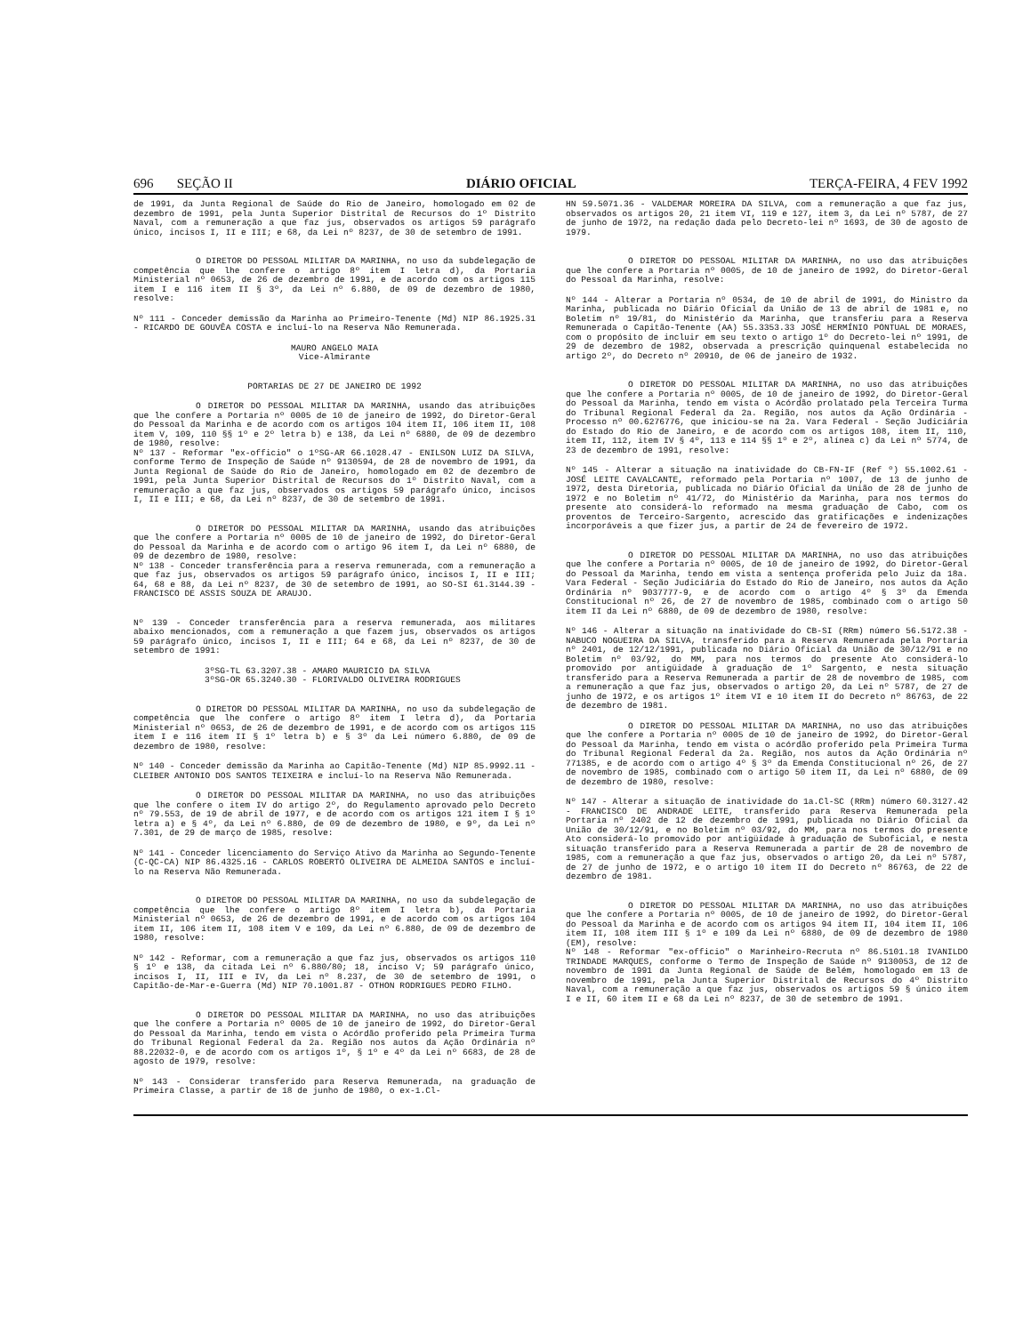696 SEÇÃO II DIÁRIO OFICIAL TERÇA-FEIRA, 4 FEV 1992
de 1991, da Junta Regional de Saúde do Rio de Janeiro, homologado em 02 de dezembro de 1991, pela Junta Superior Distrital de Recursos do 1º Distrito Naval, com a remuneração a que faz jus, observados os artigos 59 parágrafo único, incisos I, II e III; e 68, da Lei nº 8237, de 30 de setembro de 1991.
O DIRETOR DO PESSOAL MILITAR DA MARINHA, no uso da subdelegação de competência que lhe confere o artigo 8º item I letra d), da Portaria Ministerial nº 0653, de 26 de dezembro de 1991, e de acordo com os artigos 115 item I e 116 item II § 3º, da Lei nº 6.880, de 09 de dezembro de 1980, resolve:
Nº 111 - Conceder demissão da Marinha ao Primeiro-Tenente (Md) NIP 86.1925.31 - RICARDO DE GOUVÊA COSTA e incluí-lo na Reserva Não Remunerada.
MAURO ANGELO MAIA
Vice-Almirante
PORTARIAS DE 27 DE JANEIRO DE 1992
O DIRETOR DO PESSOAL MILITAR DA MARINHA, usando das atribuições que lhe confere a Portaria nº 0005 de 10 de janeiro de 1992, do Diretor-Geral do Pessoal da Marinha e de acordo com os artigos 104 item II, 106 item II, 108 item V, 109, 110 §§ 1º e 2º letra b) e 138, da Lei nº 6880, de 09 de dezembro de 1980, resolve:
Nº 137 - Reformar "ex-officio" o 1ºSG-AR 66.1028.47 - ENILSON LUIZ DA SILVA, conforme Termo de Inspeção de Saúde nº 9130594, de 28 de novembro de 1991, da Junta Regional de Saúde do Rio de Janeiro, homologado em 02 de dezembro de 1991, pela Junta Superior Distrital de Recursos do 1º Distrito Naval, com a remuneração a que faz jus, observados os artigos 59 parágrafo único, incisos I, II e III; e 68, da Lei nº 8237, de 30 de setembro de 1991.
O DIRETOR DO PESSOAL MILITAR DA MARINHA, usando das atribuições que lhe confere a Portaria nº 0005 de 10 de janeiro de 1992, do Diretor-Geral do Pessoal da Marinha e de acordo com o artigo 96 item I, da Lei nº 6880, de 09 de dezembro de 1980, resolve:
Nº 138 - Conceder transferência para a reserva remunerada, com a remuneração a que faz jus, observados os artigos 59 parágrafo único, incisos I, II e III; 64, 68 e 88, da Lei nº 8237, de 30 de setembro de 1991, ao SO-SI 61.3144.39 - FRANCISCO DE ASSIS SOUZA DE ARAUJO.
Nº 139 - Conceder transferência para a reserva remunerada, aos militares abaixo mencionados, com a remuneração a que fazem jus, observados os artigos 59 parágrafo único, incisos I, II e III; 64 e 68, da Lei nº 8237, de 30 de setembro de 1991:
3ºSG-TL 63.3207.38 - AMARO MAURICIO DA SILVA
3ºSG-OR 65.3240.30 - FLORIVALDO OLIVEIRA RODRIGUES
O DIRETOR DO PESSOAL MILITAR DA MARINHA, no uso da subdelegação de competência que lhe confere o artigo 8º item I letra d), da Portaria Ministerial nº 0653, de 26 de dezembro de 1991, e de acordo com os artigos 115 item I e 116 item II § 1º letra b) e § 3º da Lei número 6.880, de 09 de dezembro de 1980, resolve:
Nº 140 - Conceder demissão da Marinha ao Capitão-Tenente (Md) NIP 85.9992.11 - CLEIBER ANTONIO DOS SANTOS TEIXEIRA e incluí-lo na Reserva Não Remunerada.
O DIRETOR DO PESSOAL MILITAR DA MARINHA, no uso das atribuições que lhe confere o item IV do artigo 2º, do Regulamento aprovado pelo Decreto nº 79.553, de 19 de abril de 1977, e de acordo com os artigos 121 item I § 1º letra a) e § 4º, da Lei nº 6.880, de 09 de dezembro de 1980, e 9º, da Lei nº 7.301, de 29 de março de 1985, resolve:
Nº 141 - Conceder licenciamento do Serviço Ativo da Marinha ao Segundo-Tenente (C-QC-CA) NIP 86.4325.16 - CARLOS ROBERTO OLIVEIRA DE ALMEIDA SANTOS e incluí-lo na Reserva Não Remunerada.
O DIRETOR DO PESSOAL MILITAR DA MARINHA, no uso da subdelegação de competência que lhe confere o artigo 8º item I letra b), da Portaria Ministerial nº 0653, de 26 de dezembro de 1991, e de acordo com os artigos 104 item II, 106 item II, 108 item V e 109, da Lei nº 6.880, de 09 de dezembro de 1980, resolve:
Nº 142 - Reformar, com a remuneração a que faz jus, observados os artigos 110 § 1º e 138, da citada Lei nº 6.880/80; 18, inciso V; 59 parágrafo único, incisos I, II, III e IV, da Lei nº 8.237, de 30 de setembro de 1991, o Capitão-de-Mar-e-Guerra (Md) NIP 70.1001.87 - OTHON RODRIGUES PEDRO FILHO.
O DIRETOR DO PESSOAL MILITAR DA MARINHA, no uso das atribuições que lhe confere a Portaria nº 0005 de 10 de janeiro de 1992, do Diretor-Geral do Pessoal da Marinha, tendo em vista o Acórdão proferido pela Primeira Turma do Tribunal Regional Federal da 2a. Região nos autos da Ação Ordinária nº 88.22032-0, e de acordo com os artigos 1º, § 1º e 4º da Lei nº 6683, de 28 de agosto de 1979, resolve:
Nº 143 - Considerar transferido para Reserva Remunerada, na graduação de Primeira Classe, a partir de 18 de junho de 1980, o ex-1.Cl-
HN 59.5071.36 - VALDEMAR MOREIRA DA SILVA, com a remuneração a que faz jus, observados os artigos 20, 21 item VI, 119 e 127, item 3, da Lei nº 5787, de 27 de junho de 1972, na redação dada pelo Decreto-lei nº 1693, de 30 de agosto de 1979.
O DIRETOR DO PESSOAL MILITAR DA MARINHA, no uso das atribuições que lhe confere a Portaria nº 0005, de 10 de janeiro de 1992, do Diretor-Geral do Pessoal da Marinha, resolve:
Nº 144 - Alterar a Portaria nº 0534, de 10 de abril de 1991, do Ministro da Marinha, publicada no Diário Oficial da União de 13 de abril de 1981 e, no Boletim nº 19/81, do Ministério da Marinha, que transferiu para a Reserva Remunerada o Capitão-Tenente (AA) 55.3353.33 JOSÉ HERMÍNIO PONTUAL DE MORAES, com o propósito de incluir em seu texto o artigo 1º do Decreto-lei nº 1991, de 29 de dezembro de 1982, observada a prescrição quinquenal estabelecida no artigo 2º, do Decreto nº 20910, de 06 de janeiro de 1932.
O DIRETOR DO PESSOAL MILITAR DA MARINHA, no uso das atribuições que lhe confere a Portaria nº 0005, de 10 de janeiro de 1992, do Diretor-Geral do Pessoal da Marinha, tendo em vista o Acórdão prolatado pela Terceira Turma do Tribunal Regional Federal da 2a. Região, nos autos da Ação Ordinária - Processo nº 00.6276776, que iniciou-se na 2a. Vara Federal - Seção Judiciária do Estado do Rio de Janeiro, e de acordo com os artigos 108, item II, 110, item II, 112, item IV § 4º, 113 e 114 §§ 1º e 2º, alínea c) da Lei nº 5774, de 23 de dezembro de 1991, resolve:
Nº 145 - Alterar a situação na inatividade do CB-FN-IF (Ref º) 55.1002.61 - JOSÉ LEITE CAVALCANTE, reformado pela Portaria nº 1007, de 13 de junho de 1972, desta Diretoria, publicada no Diário Oficial da União de 28 de junho de 1972 e no Boletim nº 41/72, do Ministério da Marinha, para nos termos do presente ato considerá-lo reformado na mesma graduação de Cabo, com os proventos de Terceiro-Sargento, acrescido das gratificações e indenizações incorporáveis a que fizer jus, a partir de 24 de fevereiro de 1972.
O DIRETOR DO PESSOAL MILITAR DA MARINHA, no uso das atribuições que lhe confere a Portaria nº 0005, de 10 de janeiro de 1992, do Diretor-Geral do Pessoal da Marinha, tendo em vista a sentença proferida pelo Juiz da 18a. Vara Federal - Seção Judiciária do Estado do Rio de Janeiro, nos autos da Ação Ordinária nº 9037777-9, e de acordo com o artigo 4º § 3º da Emenda Constitucional nº 26, de 27 de novembro de 1985, combinado com o artigo 50 item II da Lei nº 6880, de 09 de dezembro de 1980, resolve:
Nº 146 - Alterar a situação na inatividade do CB-SI (RRm) número 56.5172.38 - NABUCO NOGUEIRA DA SILVA, transferido para a Reserva Remunerada pela Portaria nº 2401, de 12/12/1991, publicada no Diário Oficial da União de 30/12/91 e no Boletim nº 03/92, do MM, para nos termos do presente Ato considerá-lo promovido por antigüidade à graduação de 1º Sargento, e nesta situação transferido para a Reserva Remunerada a partir de 28 de novembro de 1985, com a remuneração a que faz jus, observados o artigo 20, da Lei nº 5787, de 27 de junho de 1972, e os artigos 1º item VI e 10 item II do Decreto nº 86763, de 22 de dezembro de 1981.
O DIRETOR DO PESSOAL MILITAR DA MARINHA, no uso das atribuições que lhe confere a Portaria nº 0005 de 10 de janeiro de 1992, do Diretor-Geral do Pessoal da Marinha, tendo em vista o acórdão proferido pela Primeira Turma do Tribunal Regional Federal da 2a. Região, nos autos da Ação Ordinária nº 771385, e de acordo com o artigo 4º § 3º da Emenda Constitucional nº 26, de 27 de novembro de 1985, combinado com o artigo 50 item II, da Lei nº 6880, de 09 de dezembro de 1980, resolve:
Nº 147 - Alterar a situação de inatividade do 1a.Cl-SC (RRm) número 60.3127.42 - FRANCISCO DE ANDRADE LEITE, transferido para Reserva Remunerada pela Portaria nº 2402 de 12 de dezembro de 1991, publicada no Diário Oficial da União de 30/12/91, e no Boletim nº 03/92, do MM, para nos termos do presente Ato considerá-lo promovido por antigüidade à graduação de Suboficial, e nesta situação transferido para a Reserva Remunerada a partir de 28 de novembro de 1985, com a remuneração a que faz jus, observados o artigo 20, da Lei nº 5787, de 27 de junho de 1972, e o artigo 10 item II do Decreto nº 86763, de 22 de dezembro de 1981.
O DIRETOR DO PESSOAL MILITAR DA MARINHA, no uso das atribuições que lhe confere a Portaria nº 0005, de 10 de janeiro de 1992, do Diretor-Geral do Pessoal da Marinha e de acordo com os artigos 94 item II, 104 item II, 106 item II, 108 item III § 1º e 109 da Lei nº 6880, de 09 de dezembro de 1980 (EM), resolve:
Nº 148 - Reformar "ex-officio" o Marinheiro-Recruta nº 86.5101.18 IVANILDO TRINDADE MARQUES, conforme o Termo de Inspeção de Saúde nº 9130053, de 12 de novembro de 1991 da Junta Regional de Saúde de Belém, homologado em 13 de novembro de 1991, pela Junta Superior Distrital de Recursos do 4º Distrito Naval, com a remuneração a que faz jus, observados os artigos 59 § único item I e II, 60 item II e 68 da Lei nº 8237, de 30 de setembro de 1991.